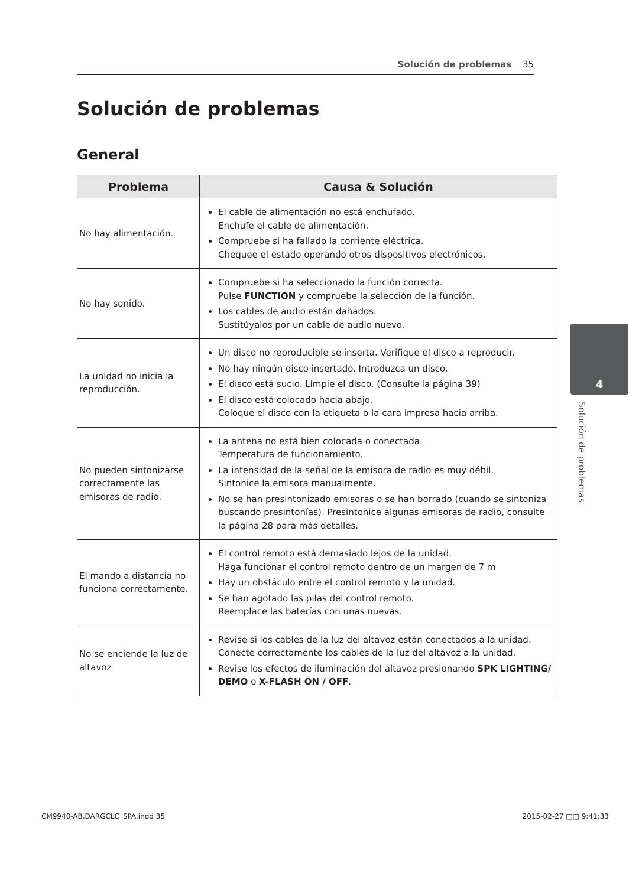Solución de problemas 35
Solución de problemas
General
| Problema | Causa & Solución |
| --- | --- |
| No hay alimentación. | El cable de alimentación no está enchufado. Enchufe el cable de alimentación. Compruebe si ha fallado la corriente eléctrica. Chequee el estado operando otros dispositivos electrónicos. |
| No hay sonido. | Compruebe si ha seleccionado la función correcta. Pulse FUNCTION y compruebe la selección de la función. Los cables de audio están dañados. Sustitúyalos por un cable de audio nuevo. |
| La unidad no inicia la reproducción. | Un disco no reproducible se inserta. Verifique el disco a reproducir. No hay ningún disco insertado. Introduzca un disco. El disco está sucio. Limpie el disco. (Consulte la página 39) El disco está colocado hacia abajo. Coloque el disco con la etiqueta o la cara impresa hacia arriba. |
| No pueden sintonizarse correctamente las emisoras de radio. | La antena no está bien colocada o conectada. Temperatura de funcionamiento. La intensidad de la señal de la emisora de radio es muy débil. Sintonice la emisora manualmente. No se han presintonizado emisoras o se han borrado (cuando se sintoniza buscando presintonías). Presintonice algunas emisoras de radio, consulte la página 28 para más detalles. |
| El mando a distancia no funciona correctamente. | El control remoto está demasiado lejos de la unidad. Haga funcionar el control remoto dentro de un margen de 7 m Hay un obstáculo entre el control remoto y la unidad. Se han agotado las pilas del control remoto. Reemplace las baterías con unas nuevas. |
| No se enciende la luz de altavoz | Revise si los cables de la luz del altavoz están conectados a la unidad. Conecte correctamente los cables de la luz del altavoz a la unidad. Revise los efectos de iluminación del altavoz presionando SPK LIGHTING/ DEMO o X-FLASH ON / OFF . |
4
Solución de problemas
CM9940-AB.DARGCLC_SPA.indd 35 2015-02-27 □□ 9:41:33